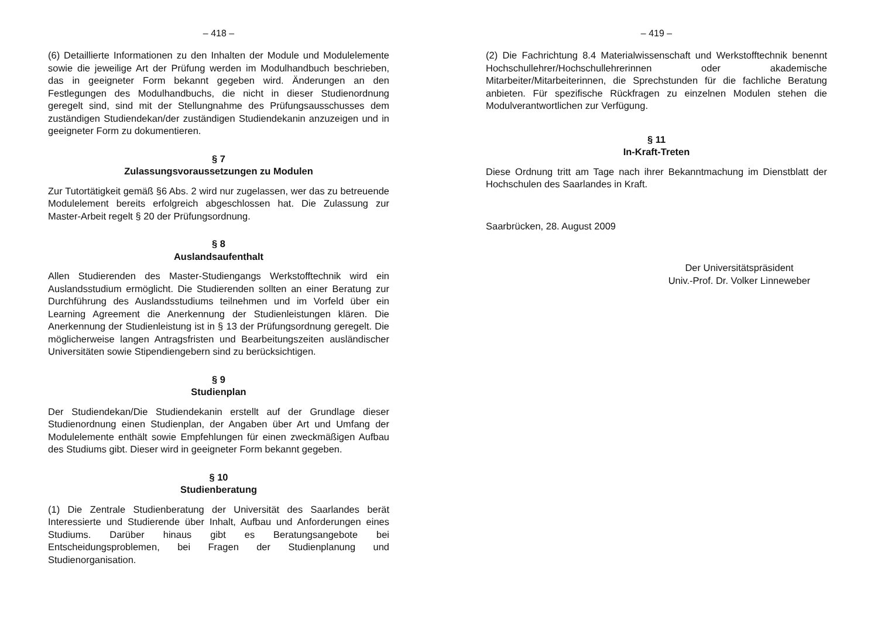– 418 –
(6) Detaillierte Informationen zu den Inhalten der Module und Modulelemente sowie die jeweilige Art der Prüfung werden im Modulhandbuch beschrieben, das in geeigneter Form bekannt gegeben wird. Änderungen an den Festlegungen des Modulhandbuchs, die nicht in dieser Studienordnung geregelt sind, sind mit der Stellungnahme des Prüfungsausschusses dem zuständigen Studiendekan/der zuständigen Studiendekanin anzuzeigen und in geeigneter Form zu dokumentieren.
§ 7
Zulassungsvoraussetzungen zu Modulen
Zur Tutortätigkeit gemäß §6 Abs. 2 wird nur zugelassen, wer das zu betreuende Modulelement bereits erfolgreich abgeschlossen hat. Die Zulassung zur Master-Arbeit regelt § 20 der Prüfungsordnung.
§ 8
Auslandsaufenthalt
Allen Studierenden des Master-Studiengangs Werkstofftechnik wird ein Auslandsstudium ermöglicht. Die Studierenden sollten an einer Beratung zur Durchführung des Auslandsstudiums teilnehmen und im Vorfeld über ein Learning Agreement die Anerkennung der Studienleistungen klären. Die Anerkennung der Studienleistung ist in § 13 der Prüfungsordnung geregelt. Die möglicherweise langen Antragsfristen und Bearbeitungszeiten ausländischer Universitäten sowie Stipendiengebern sind zu berücksichtigen.
§ 9
Studienplan
Der Studiendekan/Die Studiendekanin erstellt auf der Grundlage dieser Studienordnung einen Studienplan, der Angaben über Art und Umfang der Modulelemente enthält sowie Empfehlungen für einen zweckmäßigen Aufbau des Studiums gibt. Dieser wird in geeigneter Form bekannt gegeben.
§ 10
Studienberatung
(1) Die Zentrale Studienberatung der Universität des Saarlandes berät Interessierte und Studierende über Inhalt, Aufbau und Anforderungen eines Studiums. Darüber hinaus gibt es Beratungsangebote bei Entscheidungsproblemen, bei Fragen der Studienplanung und Studienorganisation.
– 419 –
(2) Die Fachrichtung 8.4 Materialwissenschaft und Werkstofftechnik benennt Hochschullehrer/Hochschullehrerinnen oder akademische Mitarbeiter/Mitarbeiterinnen, die Sprechstunden für die fachliche Beratung anbieten. Für spezifische Rückfragen zu einzelnen Modulen stehen die Modulverantwortlichen zur Verfügung.
§ 11
In-Kraft-Treten
Diese Ordnung tritt am Tage nach ihrer Bekanntmachung im Dienstblatt der Hochschulen des Saarlandes in Kraft.
Saarbrücken, 28. August 2009
Der Universitätspräsident
Univ.-Prof. Dr. Volker Linneweber